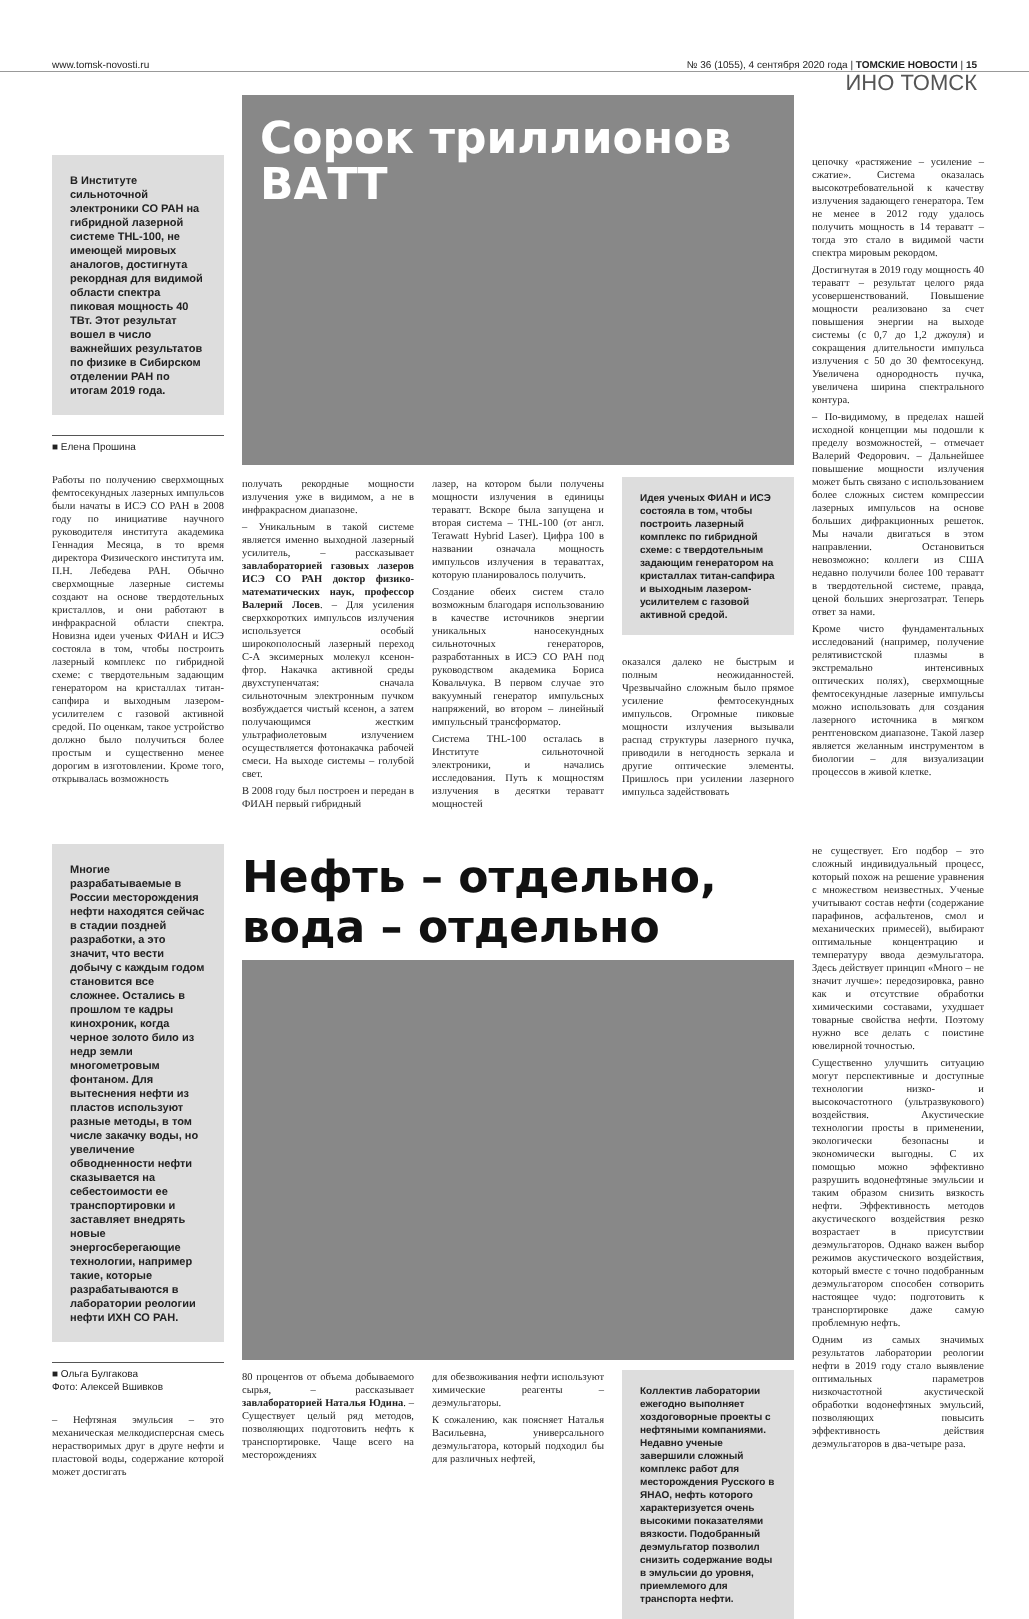www.tomsk-novosti.ru № 36 (1055), 4 сентября 2020 года | ТОМСКИЕ НОВОСТИ | 15
ИНО ТОМСК
В Институте сильноточной электроники СО РАН на гибридной лазерной системе THL-100, не имеющей мировых аналогов, достигнута рекордная для видимой области спектра пиковая мощность 40 ТВт. Этот результат вошел в число важнейших результатов по физике в Сибирском отделении РАН по итогам 2019 года.
■ Елена Прошина
Работы по получению сверхмощных фемтосекундных лазерных импульсов были начаты в ИСЭ СО РАН в 2008 году по инициативе научного руководителя института академика Геннадия Месяца, в то время директора Физического института им. П.Н. Лебедева РАН. Обычно сверхмощные лазерные системы создают на основе твердотельных кристаллов, и они работают в инфракрасной области спектра. Новизна идеи ученых ФИАН и ИСЭ состояла в том, чтобы построить лазерный комплекс по гибридной схеме: с твердотельным задающим генератором на кристаллах титан-сапфира и выходным лазером-усилителем с газовой активной средой. По оценкам, такое устройство должно было получиться более простым и существенно менее дорогим в изготовлении. Кроме того, открывалась возможность
Сорок триллионов ВАТТ
получать рекордные мощности излучения уже в видимом, а не в инфракрасном диапазоне.
– Уникальным в такой системе является именно выходной лазерный усилитель, – рассказывает завлабораторией газовых лазеров ИСЭ СО РАН доктор физико-математических наук, профессор Валерий Лосев. – Для усиления сверхкоротких импульсов излучения используется особый широкополосный лазерный переход C-A эксимерных молекул ксенон-фтор. Накачка активной среды двухступенчатая: сначала сильноточным электронным пучком возбуждается чистый ксенон, а затем получающимся жестким ультрафиолетовым излучением осуществляется фотонакачка рабочей смеси. На выходе системы – голубой свет.
В 2008 году был построен и передан в ФИАН первый гибридный
лазер, на котором были получены мощности излучения в единицы тераватт. Вскоре была запущена и вторая система – THL-100 (от англ. Terawatt Hybrid Laser). Цифра 100 в названии означала мощность импульсов излучения в тераваттах, которую планировалось получить.
Создание обеих систем стало возможным благодаря использованию в качестве источников энергии уникальных наносекундных сильноточных генераторов, разработанных в ИСЭ СО РАН под руководством академика Бориса Ковальчука. В первом случае это вакуумный генератор импульсных напряжений, во втором – линейный импульсный трансформатор.
Система THL-100 осталась в Институте сильноточной электроники, и начались исследования. Путь к мощностям излучения в десятки тераватт мощностей
Идея ученых ФИАН и ИСЭ состояла в том, чтобы построить лазерный комплекс по гибридной схеме: с твердотельным задающим генератором на кристаллах титан-сапфира и выходным лазером-усилителем с газовой активной средой.
оказался далеко не быстрым и полным неожиданностей. Чрезвычайно сложным было прямое усиление фемтосекундных импульсов. Огромные пиковые мощности излучения вызывали распад структуры лазерного пучка, приводили в негодность зеркала и другие оптические элементы. Пришлось при усилении лазерного импульса задействовать
цепочку «растяжение – усиление – сжатие». Система оказалась высокотребовательной к качеству излучения задающего генератора. Тем не менее в 2012 году удалось получить мощность в 14 тераватт – тогда это стало в видимой части спектра мировым рекордом.
Достигнутая в 2019 году мощность 40 тераватт – результат целого ряда усовершенствований. Повышение мощности реализовано за счет повышения энергии на выходе системы (с 0,7 до 1,2 джоуля) и сокращения длительности импульса излучения с 50 до 30 фемтосекунд. Увеличена однородность пучка, увеличена ширина спектрального контура.
– По-видимому, в пределах нашей исходной концепции мы подошли к пределу возможностей, – отмечает Валерий Федорович. – Дальнейшее повышение мощности излучения может быть связано с использованием более сложных систем компрессии лазерных импульсов на основе больших дифракционных решеток. Мы начали двигаться в этом направлении. Остановиться невозможно: коллеги из США недавно получили более 100 тераватт в твердотельной системе, правда, ценой больших энергозатрат. Теперь ответ за нами.
Кроме чисто фундаментальных исследований (например, получение релятивистской плазмы в экстремально интенсивных оптических полях), сверхмощные фемтосекундные лазерные импульсы можно использовать для создания лазерного источника в мягком рентгеновском диапазоне. Такой лазер является желанным инструментом в биологии – для визуализации процессов в живой клетке.
Многие разрабатываемые в России месторождения нефти находятся сейчас в стадии поздней разработки, а это значит, что вести добычу с каждым годом становится все сложнее. Остались в прошлом те кадры кинохроник, когда черное золото било из недр земли многометровым фонтаном. Для вытеснения нефти из пластов используют разные методы, в том числе закачку воды, но увеличение обводненности нефти сказывается на себестоимости ее транспортировки и заставляет внедрять новые энергосберегающие технологии, например такие, которые разрабатываются в лаборатории реологии нефти ИХН СО РАН.
■ Ольга Булгакова
Фото: Алексей Вшивков
– Нефтяная эмульсия – это механическая мелкодисперсная смесь нерастворимых друг в друге нефти и пластовой воды, содержание которой может достигать
Нефть – отдельно, вода – отдельно
80 процентов от объема добываемого сырья, – рассказывает завлабораторией Наталья Юдина. – Существует целый ряд методов, позволяющих подготовить нефть к транспортировке. Чаще всего на месторождениях
для обезвоживания нефти используют химические реагенты – деэмульгаторы.
К сожалению, как поясняет Наталья Васильевна, универсального деэмульгатора, который подходил бы для различных нефтей,
Коллектив лаборатории ежегодно выполняет хоздоговорные проекты с нефтяными компаниями. Недавно ученые завершили сложный комплекс работ для месторождения Русского в ЯНАО, нефть которого характеризуется очень высокими показателями вязкости. Подобранный деэмульгатор позволил снизить содержание воды в эмульсии до уровня, приемлемого для транспорта нефти.
не существует. Его подбор – это сложный индивидуальный процесс, который похож на решение уравнения с множеством неизвестных. Ученые учитывают состав нефти (содержание парафинов, асфальтенов, смол и механических примесей), выбирают оптимальные концентрацию и температуру ввода деэмульгатора. Здесь действует принцип «Много – не значит лучше»: передозировка, равно как и отсутствие обработки химическими составами, ухудшает товарные свойства нефти. Поэтому нужно все делать с поистине ювелирной точностью.
Существенно улучшить ситуацию могут перспективные и доступные технологии низко- и высокочастотного (ультразвукового) воздействия. Акустические технологии просты в применении, экологически безопасны и экономически выгодны. С их помощью можно эффективно разрушить водонефтяные эмульсии и таким образом снизить вязкость нефти. Эффективность методов акустического воздействия резко возрастает в присутствии деэмульгаторов. Однако важен выбор режимов акустического воздействия, который вместе с точно подобранным деэмульгатором способен сотворить настоящее чудо: подготовить к транспортировке даже самую проблемную нефть.
Одним из самых значимых результатов лаборатории реологии нефти в 2019 году стало выявление оптимальных параметров низкочастотной акустической обработки водонефтяных эмульсий, позволяющих повысить эффективность действия деэмульгаторов в два-четыре раза.